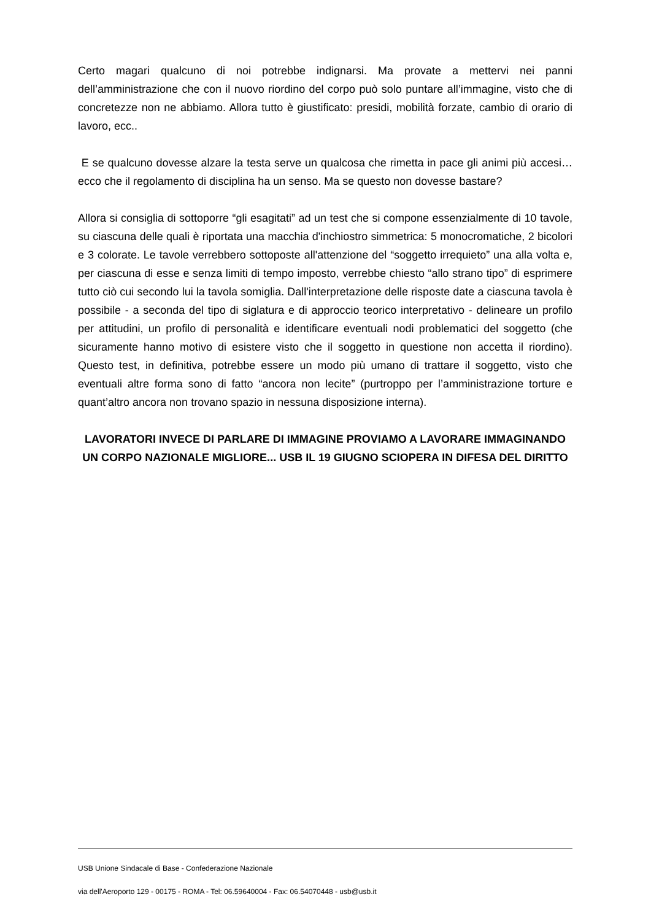Certo magari qualcuno di noi potrebbe indignarsi. Ma provate a mettervi nei panni dell’amministrazione che con il nuovo riordino del corpo può solo puntare all’immagine, visto che di concretezze non ne abbiamo. Allora tutto è giustificato: presidi, mobilità forzate, cambio di orario di lavoro, ecc..
E se qualcuno dovesse alzare la testa serve un qualcosa che rimetta in pace gli animi più accesi… ecco che il regolamento di disciplina ha un senso. Ma se questo non dovesse bastare?
Allora si consiglia di sottoporre “gli esagitati” ad un test che si compone essenzialmente di 10 tavole, su ciascuna delle quali è riportata una macchia d'inchiostro simmetrica: 5 monocromatiche, 2 bicolori e 3 colorate. Le tavole verrebbero sottoposte all'attenzione del “soggetto irrequieto” una alla volta e, per ciascuna di esse e senza limiti di tempo imposto, verrebbe chiesto “allo strano tipo” di esprimere tutto ciò cui secondo lui la tavola somiglia. Dall'interpretazione delle risposte date a ciascuna tavola è possibile - a seconda del tipo di siglatura e di approccio teorico interpretativo - delineare un profilo per attitudini, un profilo di personalità e identificare eventuali nodi problematici del soggetto (che sicuramente hanno motivo di esistere visto che il soggetto in questione non accetta il riordino). Questo test, in definitiva, potrebbe essere un modo più umano di trattare il soggetto, visto che eventuali altre forma sono di fatto “ancora non lecite” (purtroppo per l’amministrazione torture e quant’altro ancora non trovano spazio in nessuna disposizione interna).
LAVORATORI INVECE DI PARLARE DI IMMAGINE PROVIAMO A LAVORARE IMMAGINANDO UN CORPO NAZIONALE MIGLIORE... USB IL 19 GIUGNO SCIOPERA IN DIFESA DEL DIRITTO
USB Unione Sindacale di Base - Confederazione Nazionale
via dell'Aeroporto 129 - 00175 - ROMA - Tel: 06.59640004 - Fax: 06.54070448 - usb@usb.it